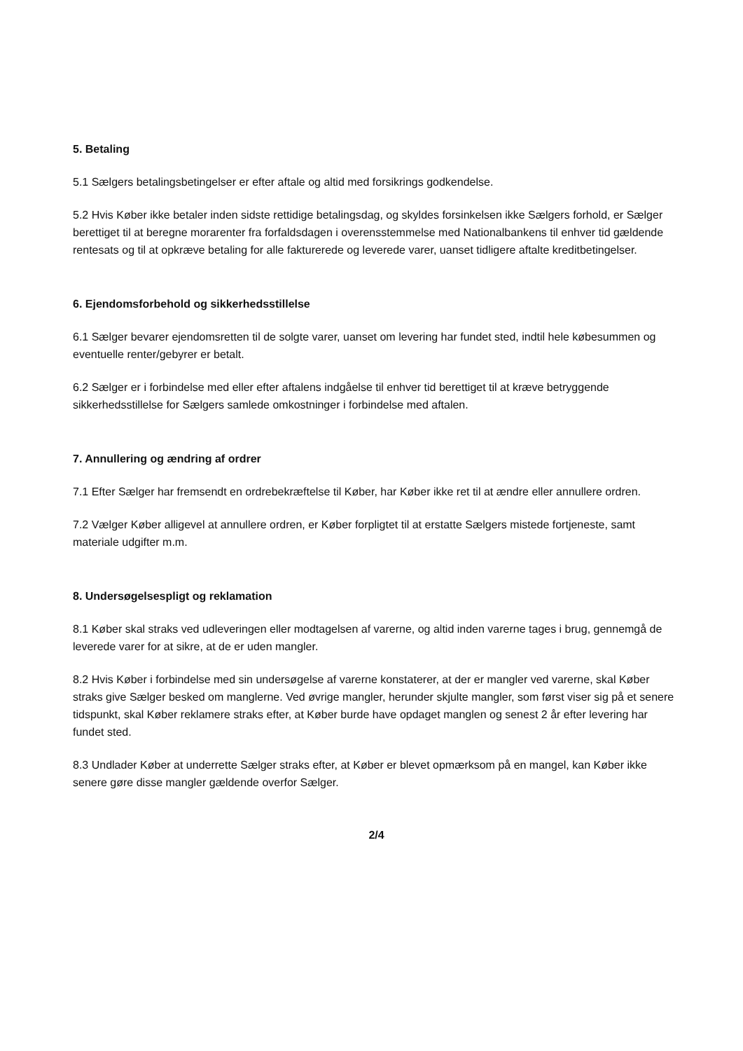5. Betaling
5.1 Sælgers betalingsbetingelser er efter aftale og altid med forsikrings godkendelse.
5.2 Hvis Køber ikke betaler inden sidste rettidige betalingsdag, og skyldes forsinkelsen ikke Sælgers forhold, er Sælger berettiget til at beregne morarenter fra forfaldsdagen i overensstemmelse med Nationalbankens til enhver tid gældende rentesats og til at opkræve betaling for alle fakturerede og leverede varer, uanset tidligere aftalte kreditbetingelser.
6. Ejendomsforbehold og sikkerhedsstillelse
6.1 Sælger bevarer ejendomsretten til de solgte varer, uanset om levering har fundet sted, indtil hele købesummen og eventuelle renter/gebyrer er betalt.
6.2 Sælger er i forbindelse med eller efter aftalens indgåelse til enhver tid berettiget til at kræve betryggende sikkerhedsstillelse for Sælgers samlede omkostninger i forbindelse med aftalen.
7. Annullering og ændring af ordrer
7.1 Efter Sælger har fremsendt en ordrebekræftelse til Køber, har Køber ikke ret til at ændre eller annullere ordren.
7.2 Vælger Køber alligevel at annullere ordren, er Køber forpligtet til at erstatte Sælgers mistede fortjeneste, samt materiale udgifter m.m.
8. Undersøgelsespligt og reklamation
8.1 Køber skal straks ved udleveringen eller modtagelsen af varerne, og altid inden varerne tages i brug, gennemgå de leverede varer for at sikre, at de er uden mangler.
8.2 Hvis Køber i forbindelse med sin undersøgelse af varerne konstaterer, at der er mangler ved varerne, skal Køber straks give Sælger besked om manglerne. Ved øvrige mangler, herunder skjulte mangler, som først viser sig på et senere tidspunkt, skal Køber reklamere straks efter, at Køber burde have opdaget manglen og senest 2 år efter levering har fundet sted.
8.3 Undlader Køber at underrette Sælger straks efter, at Køber er blevet opmærksom på en mangel, kan Køber ikke senere gøre disse mangler gældende overfor Sælger.
2/4